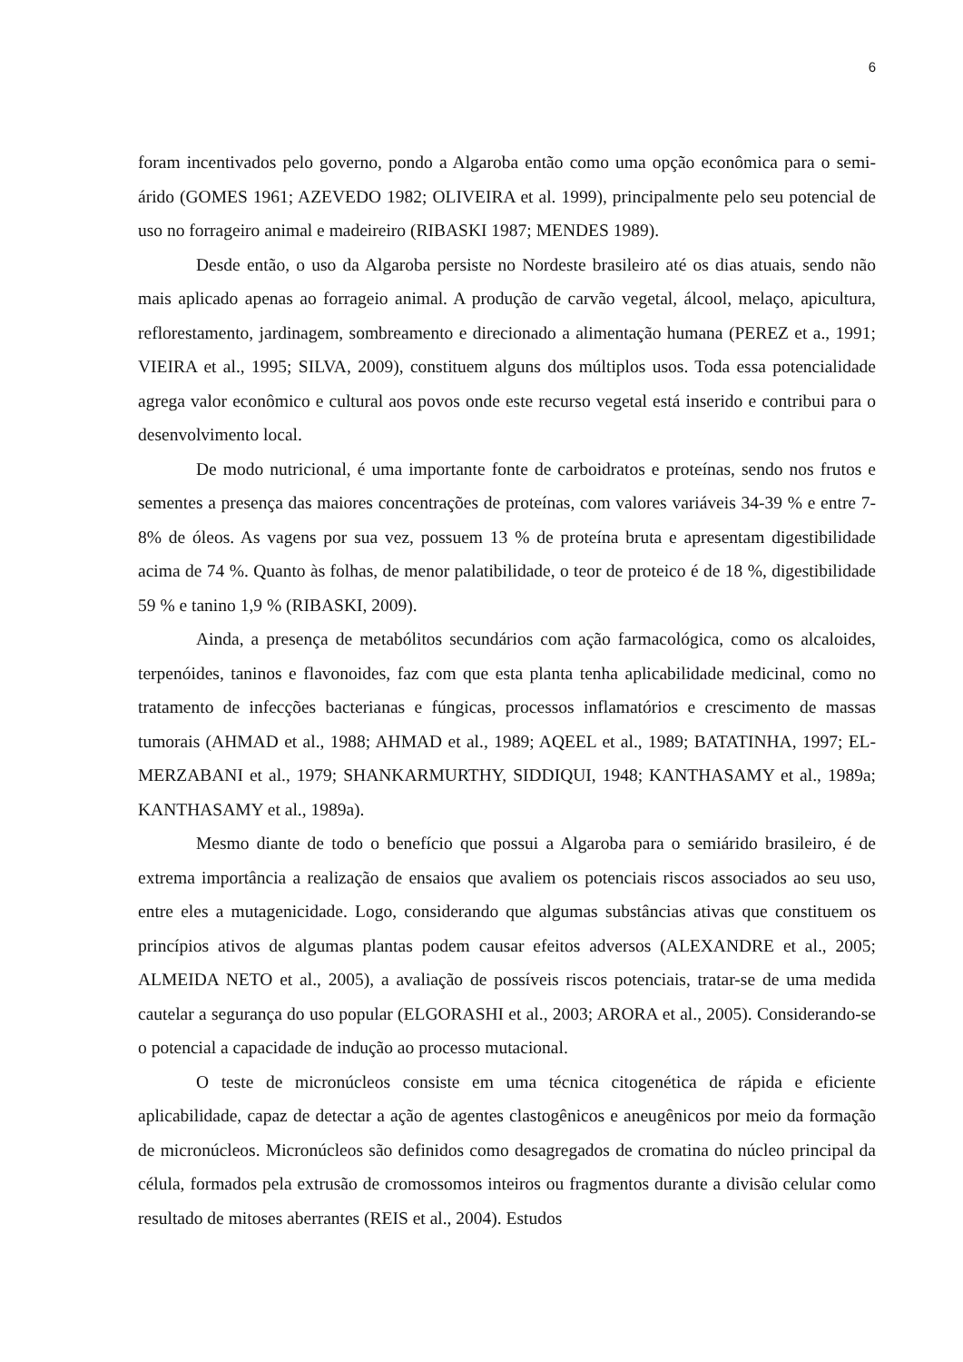6
foram incentivados pelo governo, pondo a Algaroba então como uma opção econômica para o semi-árido (GOMES 1961; AZEVEDO 1982; OLIVEIRA et al. 1999), principalmente pelo seu potencial de uso no forrageiro animal e madeireiro (RIBASKI 1987; MENDES 1989).
Desde então, o uso da Algaroba persiste no Nordeste brasileiro até os dias atuais, sendo não mais aplicado apenas ao forrageio animal. A produção de carvão vegetal, álcool, melaço, apicultura, reflorestamento, jardinagem, sombreamento e direcionado a alimentação humana (PEREZ et a., 1991; VIEIRA et al., 1995; SILVA, 2009), constituem alguns dos múltiplos usos. Toda essa potencialidade agrega valor econômico e cultural aos povos onde este recurso vegetal está inserido e contribui para o desenvolvimento local.
De modo nutricional, é uma importante fonte de carboidratos e proteínas, sendo nos frutos e sementes a presença das maiores concentrações de proteínas, com valores variáveis 34-39 % e entre 7-8% de óleos. As vagens por sua vez, possuem 13 % de proteína bruta e apresentam digestibilidade acima de 74 %. Quanto às folhas, de menor palatibilidade, o teor de proteico é de 18 %, digestibilidade 59 % e tanino 1,9 % (RIBASKI, 2009).
Ainda, a presença de metabólitos secundários com ação farmacológica, como os alcaloides, terpenóides, taninos e flavonoides, faz com que esta planta tenha aplicabilidade medicinal, como no tratamento de infecções bacterianas e fúngicas, processos inflamatórios e crescimento de massas tumorais (AHMAD et al., 1988; AHMAD et al., 1989; AQEEL et al., 1989; BATATINHA, 1997; EL-MERZABANI et al., 1979; SHANKARMURTHY, SIDDIQUI, 1948; KANTHASAMY et al., 1989a; KANTHASAMY et al., 1989a).
Mesmo diante de todo o benefício que possui a Algaroba para o semiárido brasileiro, é de extrema importância a realização de ensaios que avaliem os potenciais riscos associados ao seu uso, entre eles a mutagenicidade. Logo, considerando que algumas substâncias ativas que constituem os princípios ativos de algumas plantas podem causar efeitos adversos (ALEXANDRE et al., 2005; ALMEIDA NETO et al., 2005), a avaliação de possíveis riscos potenciais, tratar-se de uma medida cautelar a segurança do uso popular (ELGORASHI et al., 2003; ARORA et al., 2005). Considerando-se o potencial a capacidade de indução ao processo mutacional.
O teste de micronúcleos consiste em uma técnica citogenética de rápida e eficiente aplicabilidade, capaz de detectar a ação de agentes clastogênicos e aneugênicos por meio da formação de micronúcleos. Micronúcleos são definidos como desagregados de cromatina do núcleo principal da célula, formados pela extrusão de cromossomos inteiros ou fragmentos durante a divisão celular como resultado de mitoses aberrantes (REIS et al., 2004). Estudos